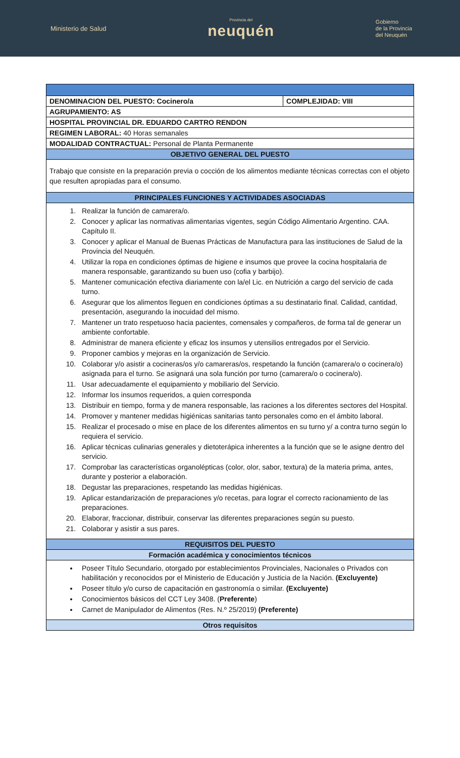Ministerio de Salud
Provincia del
neuquén
Gobierno
de la Provincia
del Neuquén
| DENOMINACION DEL PUESTO: Cocinero/a | COMPLEJIDAD: VIII |
| AGRUPAMIENTO: AS | |
| HOSPITAL PROVINCIAL DR. EDUARDO CARTRO RENDON | |
| REGIMEN LABORAL: 40 Horas semanales | |
| MODALIDAD CONTRACTUAL: Personal de Planta Permanente | |
| OBJETIVO GENERAL DEL PUESTO | |
| Trabajo que consiste en la preparación previa o cocción de los alimentos mediante técnicas correctas con el objeto que resulten apropiadas para el consumo. | |
| PRINCIPALES FUNCIONES Y ACTIVIDADES ASOCIADAS | |
| 1. Realizar la función de camarera/o. 2. Conocer y aplicar las normativas alimentarias vigentes, según Código Alimentario Argentino. CAA. Capítulo II. 3. Conocer y aplicar el Manual de Buenas Prácticas de Manufactura para las instituciones de Salud de la Provincia del Neuquén. 4. Utilizar la ropa en condiciones óptimas de higiene e insumos que provee la cocina hospitalaria de manera responsable, garantizando su buen uso (cofia y barbijo). 5. Mantener comunicación efectiva diariamente con la/el Lic. en Nutrición a cargo del servicio de cada turno. 6. Asegurar que los alimentos lleguen en condiciones óptimas a su destinatario final. Calidad, cantidad, presentación, asegurando la inocuidad del mismo. 7. Mantener un trato respetuoso hacia pacientes, comensales y compañeros, de forma tal de generar un ambiente confortable. 8. Administrar de manera eficiente y eficaz los insumos y utensilios entregados por el Servicio. 9. Proponer cambios y mejoras en la organización de Servicio. 10. Colaborar y/o asistir a cocineras/os y/o camareras/os, respetando la función (camarera/o o cocinera/o) asignada para el turno. Se asignará una sola función por turno (camarera/o o cocinera/o). 11. Usar adecuadamente el equipamiento y mobiliario del Servicio. 12. Informar los insumos requeridos, a quien corresponda 13. Distribuir en tiempo, forma y de manera responsable, las raciones a los diferentes sectores del Hospital. 14. Promover y mantener medidas higiénicas sanitarias tanto personales como en el ámbito laboral. 15. Realizar el procesado o mise en place de los diferentes alimentos en su turno y/ a contra turno según lo requiera el servicio. 16. Aplicar técnicas culinarias generales y dietoterápica inherentes a la función que se le asigne dentro del servicio. 17. Comprobar las características organolépticas (color, olor, sabor, textura) de la materia prima, antes, durante y posterior a elaboración. 18. Degustar las preparaciones, respetando las medidas higiénicas. 19. Aplicar estandarización de preparaciones y/o recetas, para lograr el correcto racionamiento de las preparaciones. 20. Elaborar, fraccionar, distribuir, conservar las diferentes preparaciones según su puesto. 21. Colaborar y asistir a sus pares. | |
| REQUISITOS DEL PUESTO | |
| Formación académica y conocimientos técnicos | |
| Poseer Título Secundario, otorgado por establecimientos Provinciales, Nacionales o Privados con habilitación y reconocidos por el Ministerio de Educación y Justicia de la Nación. (Excluyente) Poseer título y/o curso de capacitación en gastronomía o similar. (Excluyente) Conocimientos básicos del CCT Ley 3408. ( Preferente ) Carnet de Manipulador de Alimentos (Res. N.º 25/2019) (Preferente) | |
| Otros requisitos | |